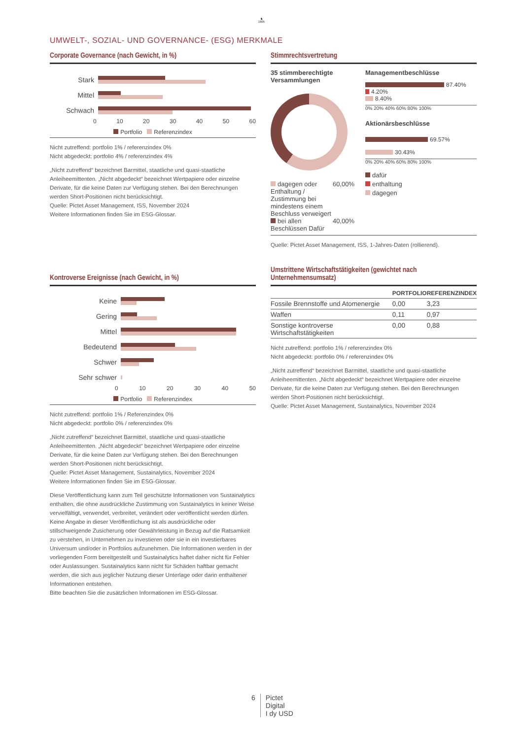♞
1805
UMWELT-, SOZIAL- UND GOVERNANCE- (ESG) MERKMALE
Corporate Governance (nach Gewicht, in %)
Stark
Mittel
Schwach
0 10 20 30 40 50 60
Portfolio Referenzindex
Nicht zutreffend: portfolio 1% / referenzindex 0%
Nicht abgedeckt: portfolio 4% / referenzindex 4%
„Nicht zutreffend“ bezeichnet Barmittel, staatliche und quasi-staatliche Anleiheemittenten. „Nicht abgedeckt“ bezeichnet Wertpapiere oder einzelne Derivate, für die keine Daten zur Verfügung stehen. Bei den Berechnungen werden Short-Positionen nicht berücksichtigt.
Quelle: Pictet Asset Management, ISS, November 2024
Weitere Informationen finden Sie im ESG-Glossar.
Kontroverse Ereignisse (nach Gewicht, in %)
Keine
Gering
Mittel
Bedeutend
Schwer
Sehr schwer
0 10 20 30 40 50
Portfolio Referenzindex
Nicht zutreffend: portfolio 1% / Referenzindex 0%
Nicht abgedeckt: portfolio 0% / referenzindex 0%
„Nicht zutreffend“ bezeichnet Barmittel, staatliche und quasi-staatliche Anleiheemittenten. „Nicht abgedeckt“ bezeichnet Wertpapiere oder einzelne Derivate, für die keine Daten zur Verfügung stehen. Bei den Berechnungen werden Short-Positionen nicht berücksichtigt.
Quelle: Pictet Asset Management, Sustainalytics, November 2024
Weitere Informationen finden Sie im ESG-Glossar.
Diese Veröffentlichung kann zum Teil geschützte Informationen von Sustainalytics enthalten, die ohne ausdrückliche Zustimmung von Sustainalytics in keiner Weise vervielfältigt, verwendet, verbreitet, verändert oder veröffentlicht werden dürfen. Keine Angabe in dieser Veröffentlichung ist als ausdrückliche oder stillschweigende Zusicherung oder Gewährleistung in Bezug auf die Ratsamkeit zu verstehen, in Unternehmen zu investieren oder sie in ein investierbares Universum und/oder in Portfolios aufzunehmen. Die Informationen werden in der vorliegenden Form bereitgestellt und Sustainalytics haftet daher nicht für Fehler oder Auslassungen. Sustainalytics kann nicht für Schäden haftbar gemacht werden, die sich aus jeglicher Nutzung dieser Unterlage oder darin enthaltener Informationen entstehen.
Bitte beachten Sie die zusätzlichen Informationen im ESG-Glossar.
Stimmrechtsvertretung
35 stimmberechtigte Versammlungen
dagegen oder Enthaltung / Zustimmung bei mindestens einem Beschluss verweigert 60,00%
bei allen Beschlüssen Dafür 40,00%
Managementbeschlüsse
87.40%
4.20%
8.40%
0% 20% 40% 60% 80% 100%
Aktionärsbeschlüsse
69.57%
30.43%
0% 20% 40% 60% 80% 100%
dafür
enthaltung
dagegen
Quelle: Pictet Asset Management, ISS, 1-Jahres-Daten (rollierend).
Umstrittene Wirtschaftstätigkeiten (gewichtet nach Unternehmensumsatz)
| | PORTFOLIO | REFERENZINDEX |
| --- | --- | --- |
| Fossile Brennstoffe und Atomenergie | 0,00 | 3,23 |
| Waffen | 0,11 | 0,97 |
| Sonstige kontroverse Wirtschaftstätigkeiten | 0,00 | 0,88 |
Nicht zutreffend: portfolio 1% / referenzindex 0%
Nicht abgedeckt: portfolio 0% / referenzindex 0%
„Nicht zutreffend“ bezeichnet Barmittel, staatliche und quasi-staatliche Anleiheemittenten. „Nicht abgedeckt“ bezeichnet Wertpapiere oder einzelne Derivate, für die keine Daten zur Verfügung stehen. Bei den Berechnungen werden Short-Positionen nicht berücksichtigt.
Quelle: Pictet Asset Management, Sustainalytics, November 2024
6 Pictet
Digital
I dy USD